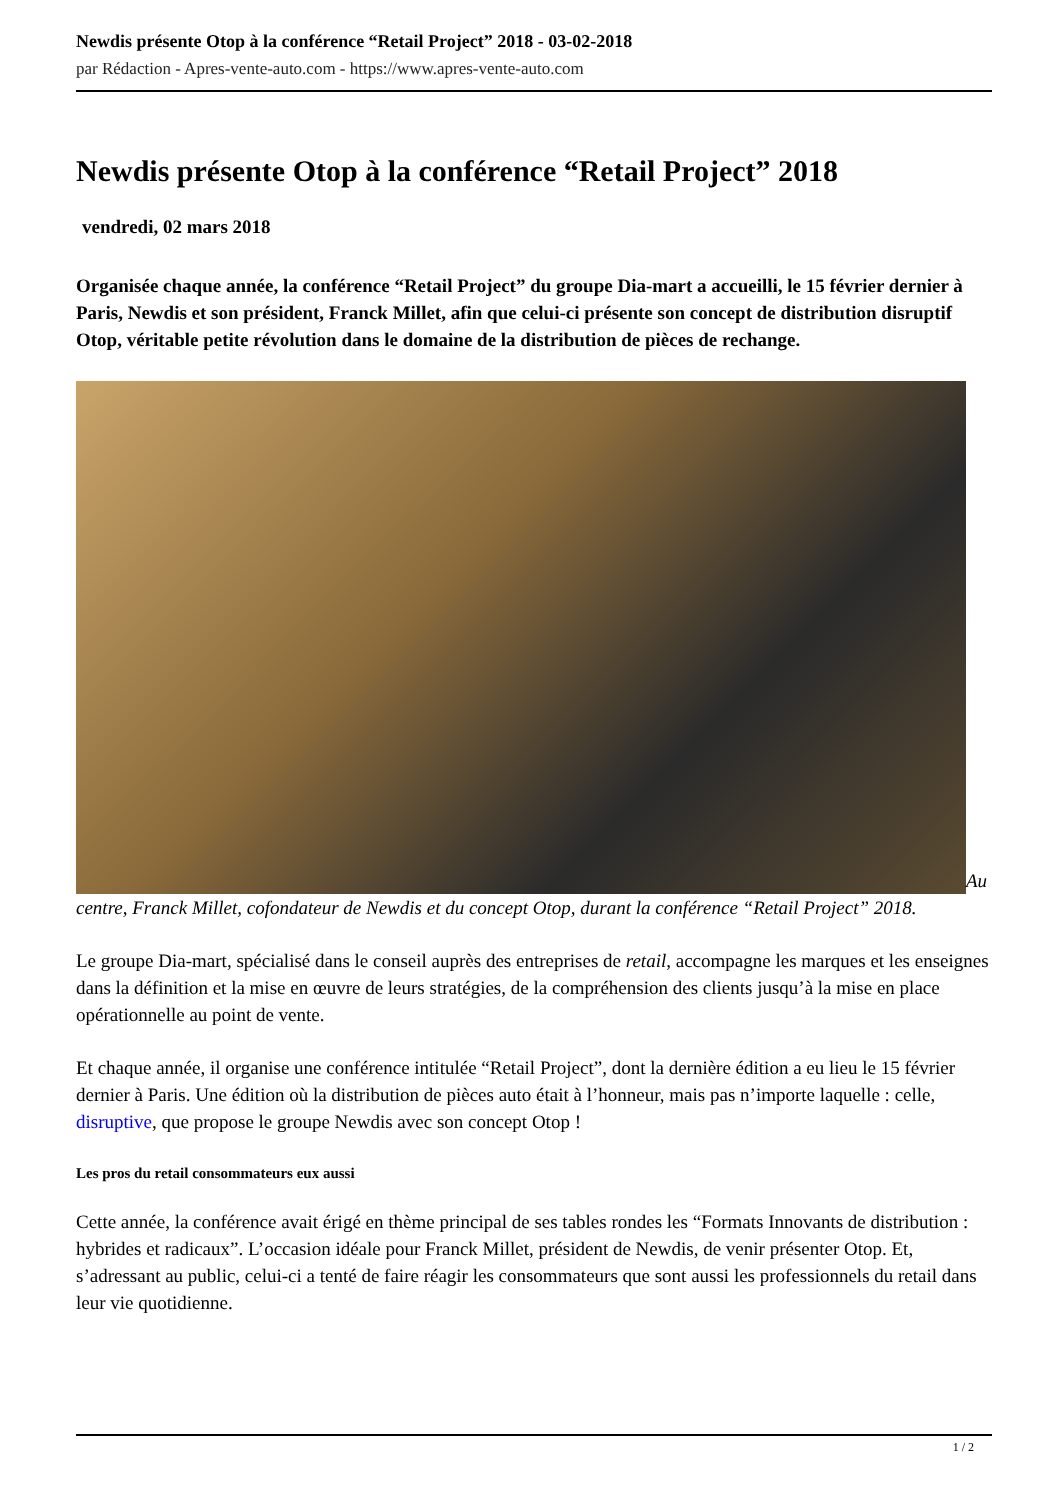Newdis présente Otop à la conférence “Retail Project” 2018 - 03-02-2018
par Rédaction - Apres-vente-auto.com - https://www.apres-vente-auto.com
Newdis présente Otop à la conférence “Retail Project” 2018
vendredi, 02 mars 2018
Organisée chaque année, la conférence “Retail Project” du groupe Dia-mart a accueilli, le 15 février dernier à Paris, Newdis et son président, Franck Millet, afin que celui-ci présente son concept de distribution disruptif Otop, véritable petite révolution dans le domaine de la distribution de pièces de rechange.
Au centre, Franck Millet, cofondateur de Newdis et du concept Otop, durant la conférence “Retail Project” 2018.
Le groupe Dia-mart, spécialisé dans le conseil auprès des entreprises de retail, accompagne les marques et les enseignes dans la définition et la mise en œuvre de leurs stratégies, de la compréhension des clients jusqu’à la mise en place opérationnelle au point de vente.
Et chaque année, il organise une conférence intitulée “Retail Project”, dont la dernière édition a eu lieu le 15 février dernier à Paris. Une édition où la distribution de pièces auto était à l’honneur, mais pas n’importe laquelle : celle, disruptive, que propose le groupe Newdis avec son concept Otop !
Les pros du retail consommateurs eux aussi
Cette année, la conférence avait érigé en thème principal de ses tables rondes les “Formats Innovants de distribution : hybrides et radicaux”. L’occasion idéale pour Franck Millet, président de Newdis, de venir présenter Otop. Et, s’adressant au public, celui-ci a tenté de faire réagir les consommateurs que sont aussi les professionnels du retail dans leur vie quotidienne.
1 / 2